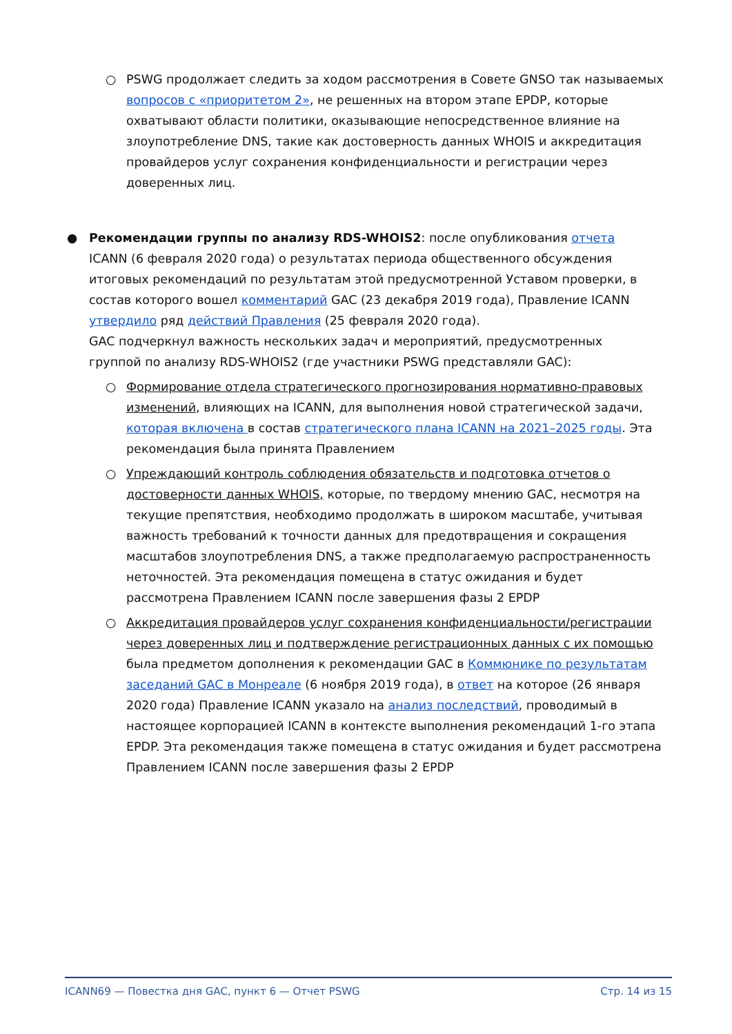○ PSWG продолжает следить за ходом рассмотрения в Совете GNSO так называемых вопросов с «приоритетом 2», не решенных на втором этапе EPDP, которые охватывают области политики, оказывающие непосредственное влияние на злоупотребление DNS, такие как достоверность данных WHOIS и аккредитация провайдеров услуг сохранения конфиденциальности и регистрации через доверенных лиц.
● Рекомендации группы по анализу RDS-WHOIS2: после опубликования отчета ICANN (6 февраля 2020 года) о результатах периода общественного обсуждения итоговых рекомендаций по результатам этой предусмотренной Уставом проверки, в состав которого вошел комментарий GAC (23 декабря 2019 года), Правление ICANN утвердило ряд действий Правления (25 февраля 2020 года).
GAC подчеркнул важность нескольких задач и мероприятий, предусмотренных группой по анализу RDS-WHOIS2 (где участники PSWG представляли GAC):
○ Формирование отдела стратегического прогнозирования нормативно-правовых изменений, влияющих на ICANN, для выполнения новой стратегической задачи, которая включена в состав стратегического плана ICANN на 2021–2025 годы. Эта рекомендация была принята Правлением
○ Упреждающий контроль соблюдения обязательств и подготовка отчетов о достоверности данных WHOIS, которые, по твердому мнению GAC, несмотря на текущие препятствия, необходимо продолжать в широком масштабе, учитывая важность требований к точности данных для предотвращения и сокращения масштабов злоупотребления DNS, а также предполагаемую распространенность неточностей. Эта рекомендация помещена в статус ожидания и будет рассмотрена Правлением ICANN после завершения фазы 2 EPDP
○ Аккредитация провайдеров услуг сохранения конфиденциальности/регистрации через доверенных лиц и подтверждение регистрационных данных с их помощью была предметом дополнения к рекомендации GAC в Коммюнике по результатам заседаний GAC в Монреале (6 ноября 2019 года), в ответ на которое (26 января 2020 года) Правление ICANN указало на анализ последствий, проводимый в настоящее корпорацией ICANN в контексте выполнения рекомендаций 1-го этапа EPDP. Эта рекомендация также помещена в статус ожидания и будет рассмотрена Правлением ICANN после завершения фазы 2 EPDP
ICANN69 — Повестка дня GAC, пункт 6 — Отчет PSWG Стр. 14 из 15